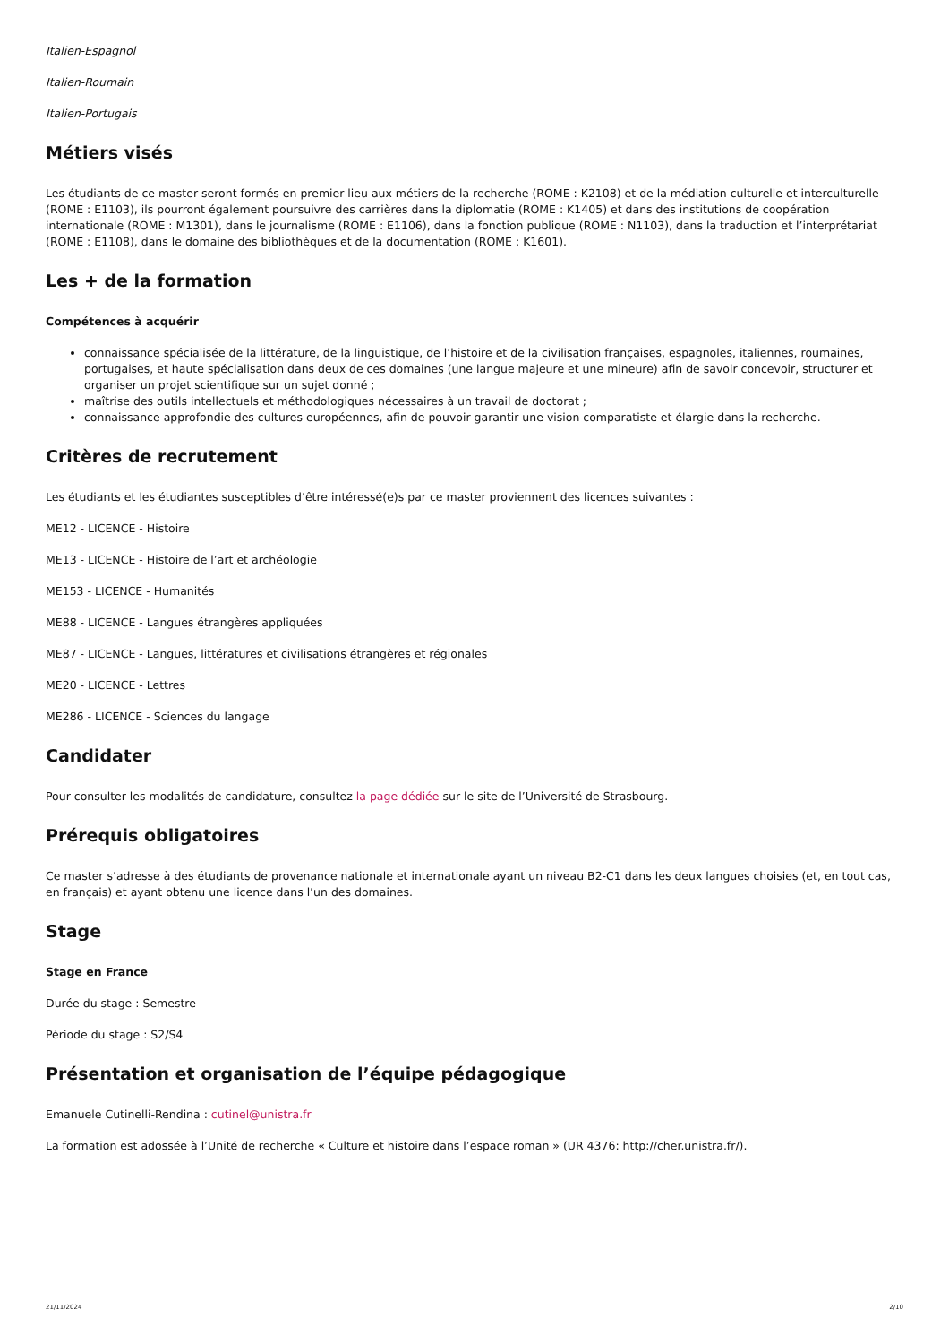Italien-Espagnol
Italien-Roumain
Italien-Portugais
Métiers visés
Les étudiants de ce master seront formés en premier lieu aux métiers de la recherche (ROME : K2108) et de la médiation culturelle et interculturelle (ROME : E1103), ils pourront également poursuivre des carrières dans la diplomatie (ROME : K1405) et dans des institutions de coopération internationale (ROME : M1301), dans le journalisme (ROME : E1106), dans la fonction publique (ROME : N1103), dans la traduction et l’interprétariat (ROME : E1108), dans le domaine des bibliothèques et de la documentation (ROME : K1601).
Les + de la formation
Compétences à acquérir
connaissance spécialisée de la littérature, de la linguistique, de l’histoire et de la civilisation françaises, espagnoles, italiennes, roumaines, portugaises, et haute spécialisation dans deux de ces domaines (une langue majeure et une mineure) afin de savoir concevoir, structurer et organiser un projet scientifique sur un sujet donné ;
maîtrise des outils intellectuels et méthodologiques nécessaires à un travail de doctorat ;
connaissance approfondie des cultures européennes, afin de pouvoir garantir une vision comparatiste et élargie dans la recherche.
Critères de recrutement
Les étudiants et les étudiantes susceptibles d’être intéressé(e)s par ce master proviennent des licences suivantes :
ME12 - LICENCE - Histoire
ME13 - LICENCE - Histoire de l’art et archéologie
ME153 - LICENCE - Humanités
ME88 - LICENCE - Langues étrangères appliquées
ME87 - LICENCE - Langues, littératures et civilisations étrangères et régionales
ME20 - LICENCE - Lettres
ME286 - LICENCE - Sciences du langage
Candidater
Pour consulter les modalités de candidature, consultez la page dédiée sur le site de l’Université de Strasbourg.
Prérequis obligatoires
Ce master s’adresse à des étudiants de provenance nationale et internationale ayant un niveau B2-C1 dans les deux langues choisies (et, en tout cas, en français) et ayant obtenu une licence dans l’un des domaines.
Stage
Stage en France
Durée du stage : Semestre
Période du stage : S2/S4
Présentation et organisation de l’équipe pédagogique
Emanuele Cutinelli-Rendina : cutinel@unistra.fr
La formation est adossée à l’Unité de recherche « Culture et histoire dans l’espace roman » (UR 4376: http://cher.unistra.fr/).
21/11/2024 2/10